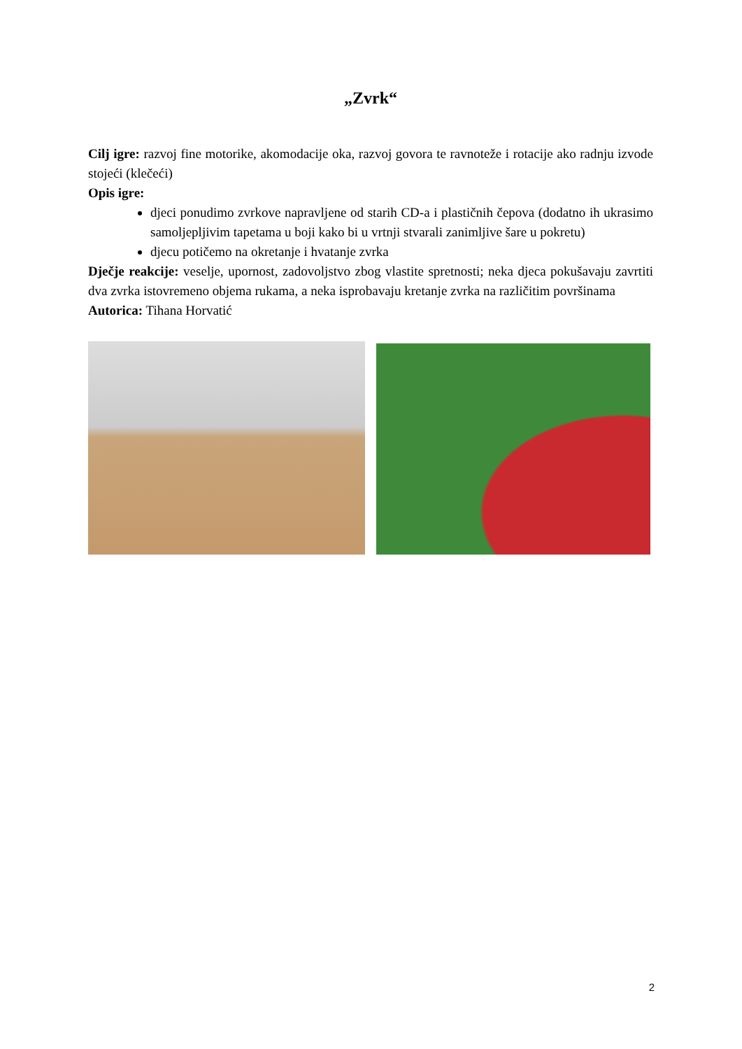„Zvrk“
Cilj igre: razvoj fine motorike, akomodacije oka, razvoj govora te ravnoteže i rotacije ako radnju izvode stojeći (klečeći)
Opis igre:
djeci ponudimo zvrkove napravljene od starih CD-a i plastičnih čepova (dodatno ih ukrasimo samoljepljivim tapetama u boji kako bi u vrtnji stvarali zanimljive šare u pokretu)
djecu potičemo na okretanje i hvatanje zvrka
Dječje reakcije: veselje, upornost, zadovoljstvo zbog vlastite spretnosti; neka djeca pokušavaju zavrtiti dva zvrka istovremeno objema rukama, a neka isprobavaju kretanje zvrka na različitim površinama
Autorica: Tihana Horvatić
2